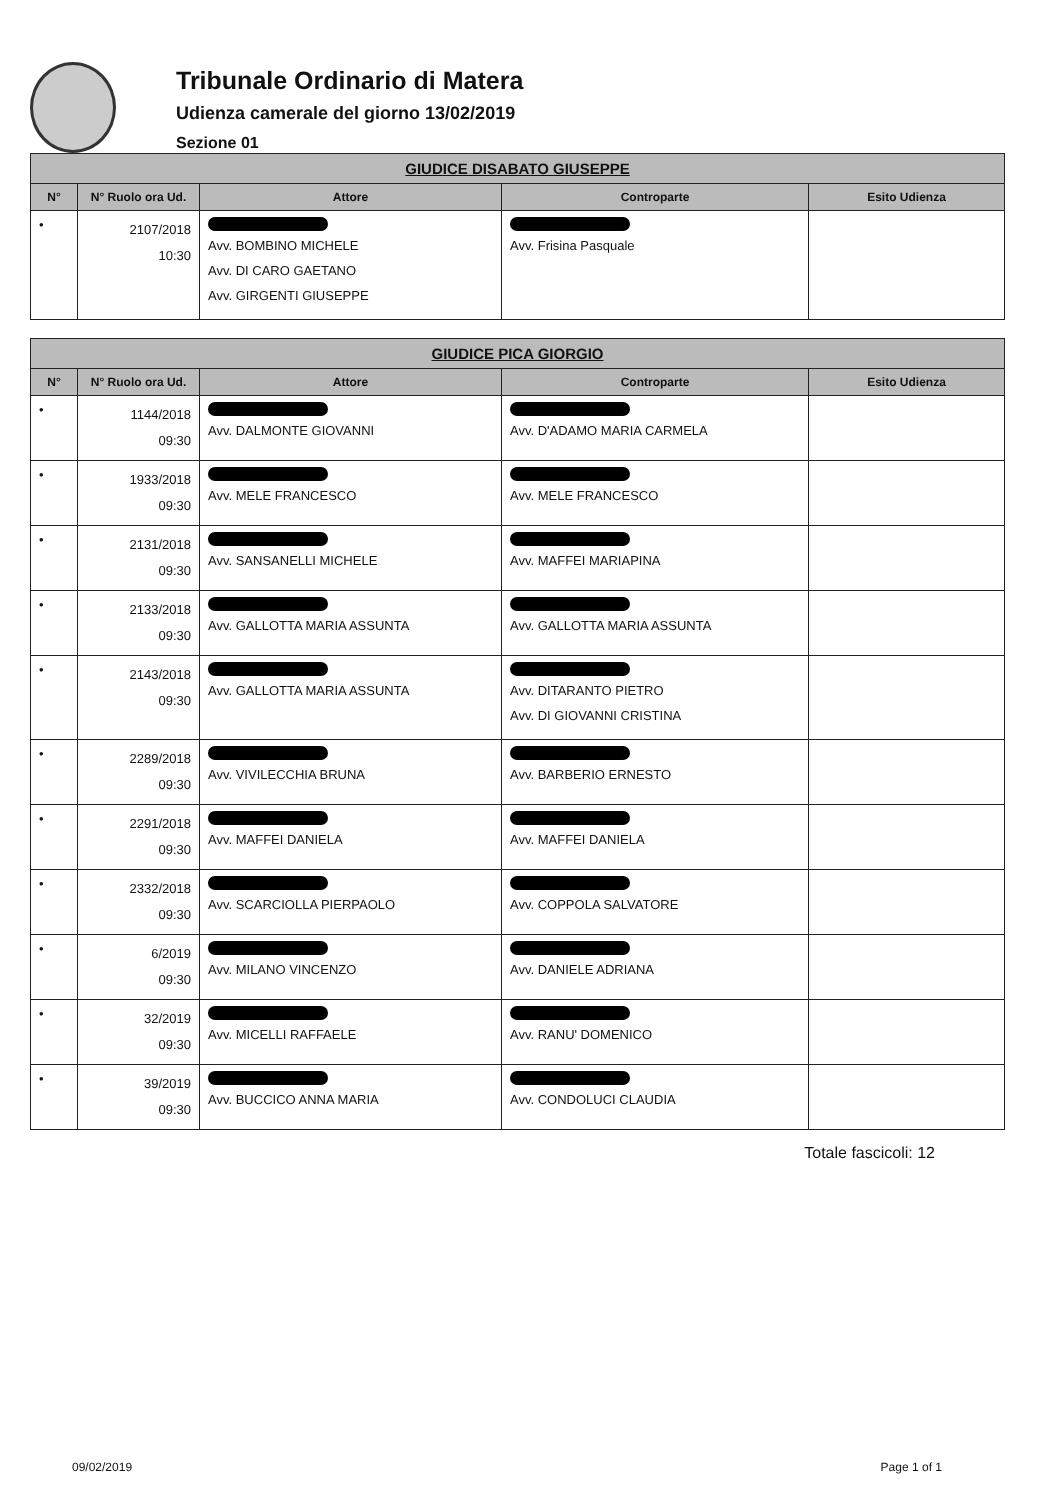Tribunale Ordinario di Matera
Udienza camerale del giorno 13/02/2019
Sezione 01
| GIUDICE DISABATO GIUSEPPE | | | | |
| N° | N° Ruolo ora Ud. | Attore | Controparte | Esito Udienza |
| • | 2107/2018 10:30 | Avv. BOMBINO MICHELE Avv. DI CARO GAETANO Avv. GIRGENTI GIUSEPPE | Avv. Frisina Pasquale | |
| GIUDICE PICA GIORGIO | | | | |
| N° | N° Ruolo ora Ud. | Attore | Controparte | Esito Udienza |
| • | 1144/2018 09:30 | Avv. DALMONTE GIOVANNI | Avv. D'ADAMO MARIA CARMELA | |
| • | 1933/2018 09:30 | Avv. MELE FRANCESCO | Avv. MELE FRANCESCO | |
| • | 2131/2018 09:30 | Avv. SANSANELLI MICHELE | Avv. MAFFEI MARIAPINA | |
| • | 2133/2018 09:30 | Avv. GALLOTTA MARIA ASSUNTA | Avv. GALLOTTA MARIA ASSUNTA | |
| • | 2143/2018 09:30 | Avv. GALLOTTA MARIA ASSUNTA | Avv. DITARANTO PIETRO Avv. DI GIOVANNI CRISTINA | |
| • | 2289/2018 09:30 | Avv. VIVILECCHIA BRUNA | Avv. BARBERIO ERNESTO | |
| • | 2291/2018 09:30 | Avv. MAFFEI DANIELA | Avv. MAFFEI DANIELA | |
| • | 2332/2018 09:30 | Avv. SCARCIOLLA PIERPAOLO | Avv. COPPOLA SALVATORE | |
| • | 6/2019 09:30 | Avv. MILANO VINCENZO | Avv. DANIELE ADRIANA | |
| • | 32/2019 09:30 | Avv. MICELLI RAFFAELE | Avv. RANU' DOMENICO | |
| • | 39/2019 09:30 | Avv. BUCCICO ANNA MARIA | Avv. CONDOLUCI CLAUDIA | |
Totale fascicoli: 12
09/02/2019 Page 1 of 1